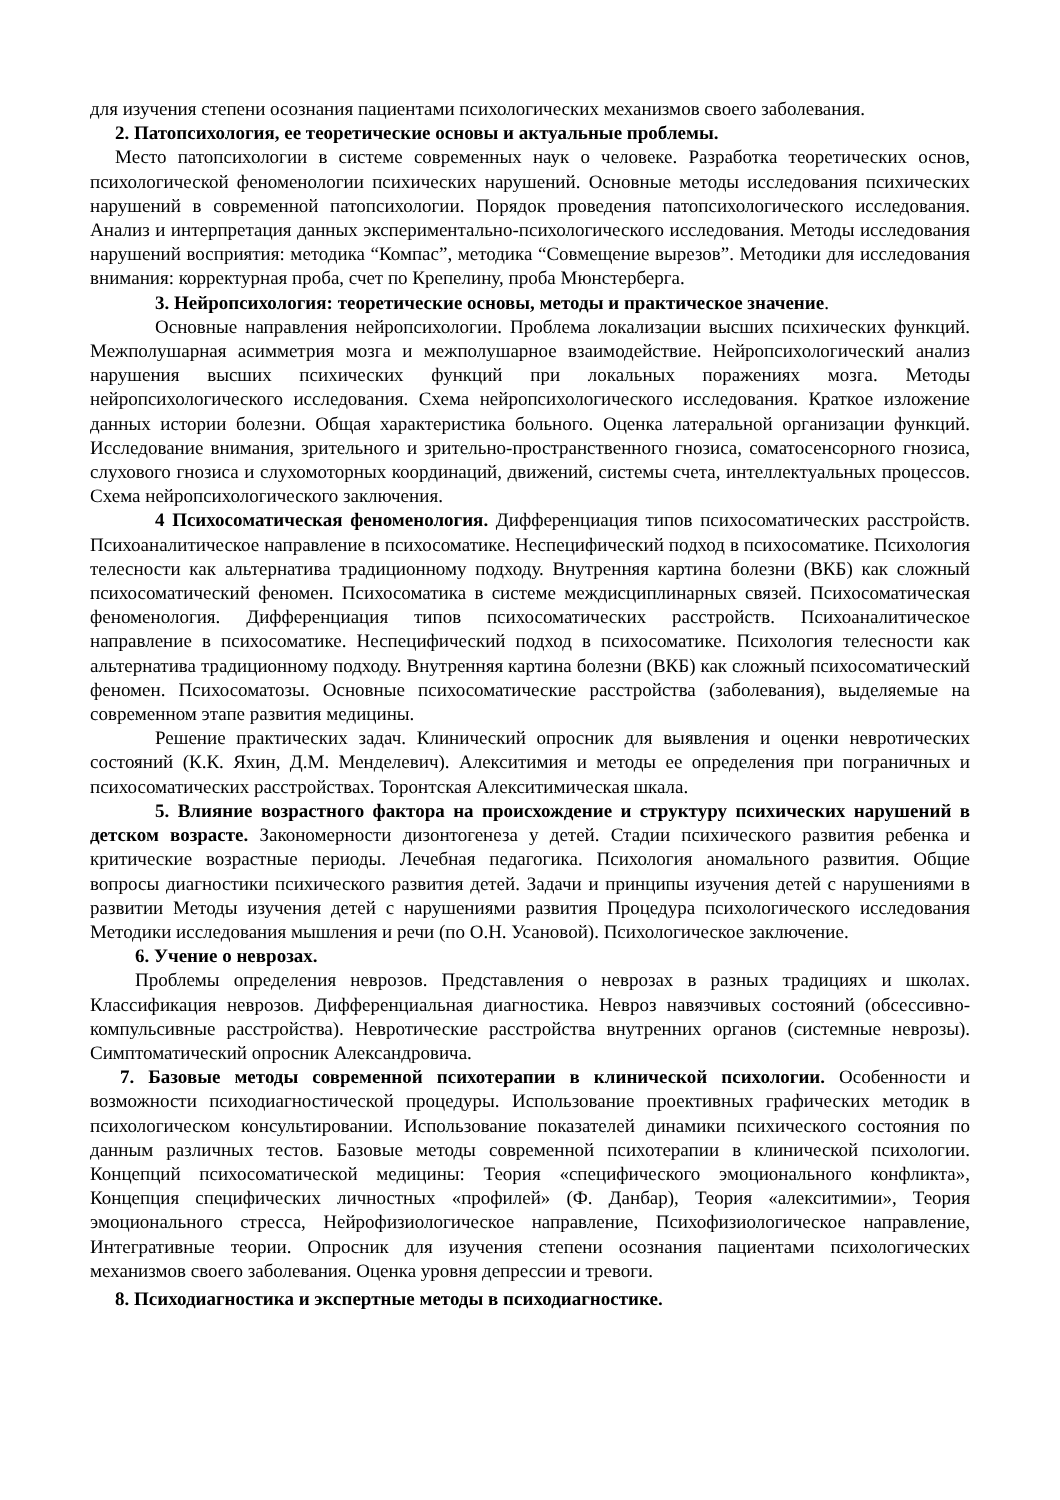для изучения степени осознания пациентами психологических механизмов своего заболевания.
2. Патопсихология, ее теоретические основы и актуальные проблемы.
Место патопсихологии в системе современных наук о человеке. Разработка теоретических основ, психологической феноменологии психических нарушений. Основные методы исследования психических нарушений в современной патопсихологии. Порядок проведения патопсихологического исследования. Анализ и интерпретация данных экспериментально-психологического исследования. Методы исследования нарушений восприятия: методика “Компас”, методика “Совмещение вырезов”. Методики для исследования внимания: корректурная проба, счет по Крепелину, проба Мюнстерберга.
3. Нейропсихология: теоретические основы, методы и практическое значение.
Основные направления нейропсихологии. Проблема локализации высших психических функций. Межполушарная асимметрия мозга и межполушарное взаимодействие. Нейропсихологический анализ нарушения высших психических функций при локальных поражениях мозга. Методы нейропсихологического исследования. Схема нейропсихологического исследования. Краткое изложение данных истории болезни. Общая характеристика больного. Оценка латеральной организации функций. Исследование внимания, зрительного и зрительно-пространственного гнозиса, соматосенсорного гнозиса, слухового гнозиса и слухомоторных координаций, движений, системы счета, интеллектуальных процессов. Схема нейропсихологического заключения.
4 Психосоматическая феноменология. Дифференциация типов психосоматических расстройств. Психоаналитическое направление в психосоматике. Неспецифический подход в психосоматике. Психология телесности как альтернатива традиционному подходу. Внутренняя картина болезни (ВКБ) как сложный психосоматический феномен. Психосоматика в системе междисциплинарных связей. Психосоматическая феноменология. Дифференциация типов психосоматических расстройств. Психоаналитическое направление в психосоматике. Неспецифический подход в психосоматике. Психология телесности как альтернатива традиционному подходу. Внутренняя картина болезни (ВКБ) как сложный психосоматический феномен. Психосоматозы. Основные психосоматические расстройства (заболевания), выделяемые на современном этапе развития медицины.
Решение практических задач. Клинический опросник для выявления и оценки невротических состояний (К.К. Яхин, Д.М. Менделевич). Алекситимия и методы ее определения при пограничных и психосоматических расстройствах. Торонтская Алекситимическая шкала.
5. Влияние возрастного фактора на происхождение и структуру психических нарушений в детском возрасте. Закономерности дизонтогенеза у детей. Стадии психического развития ребенка и критические возрастные периоды. Лечебная педагогика. Психология аномального развития. Общие вопросы диагностики психического развития детей. Задачи и принципы изучения детей с нарушениями в развитии Методы изучения детей с нарушениями развития Процедура психологического исследования Методики исследования мышления и речи (по О.Н. Усановой). Психологическое заключение.
6. Учение о неврозах.
Проблемы определения неврозов. Представления о неврозах в разных традициях и школах. Классификация неврозов. Дифференциальная диагностика. Невроз навязчивых состояний (обсессивно-компульсивные расстройства). Невротические расстройства внутренних органов (системные неврозы). Симптоматический опросник Александровича.
7. Базовые методы современной психотерапии в клинической психологии. Особенности и возможности психодиагностической процедуры. Использование проективных графических методик в психологическом консультировании. Использование показателей динамики психического состояния по данным различных тестов. Базовые методы современной психотерапии в клинической психологии. Концепций психосоматической медицины: Теория «специфического эмоционального конфликта», Концепция специфических личностных «профилей» (Ф. Данбар), Теория «алекситимии», Теория эмоционального стресса, Нейрофизиологическое направление, Психофизиологическое направление, Интегративные теории. Опросник для изучения степени осознания пациентами психологических механизмов своего заболевания. Оценка уровня депрессии и тревоги.
8. Психодиагностика и экспертные методы в психодиагностике.